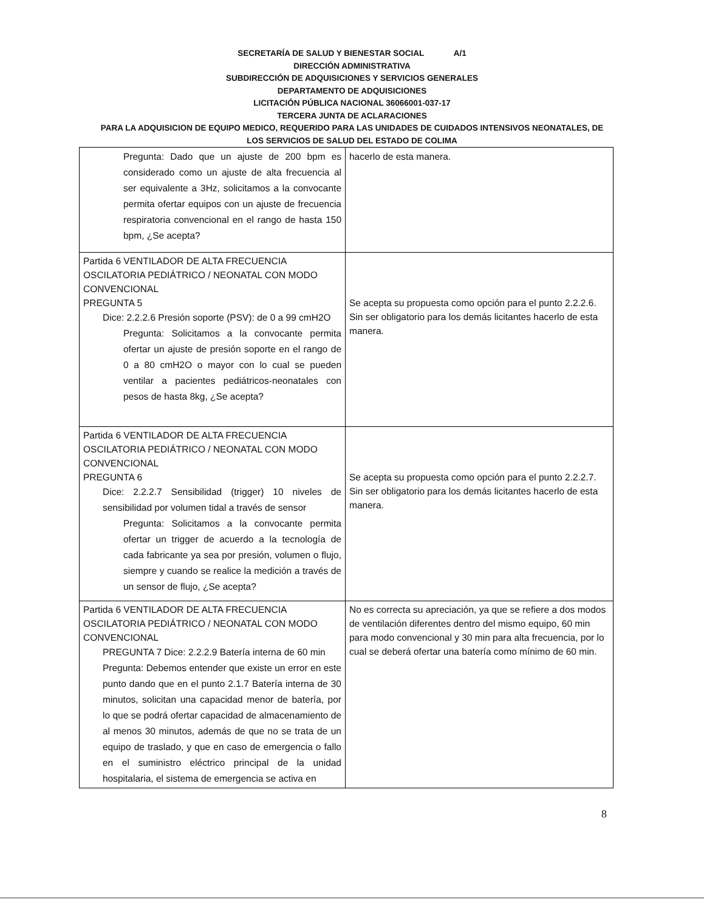SECRETARÍA DE SALUD Y BIENESTAR SOCIAL A/1
DIRECCIÓN ADMINISTRATIVA
SUBDIRECCIÓN DE ADQUISICIONES Y SERVICIOS GENERALES
DEPARTAMENTO DE ADQUISICIONES
LICITACIÓN PÚBLICA NACIONAL 36066001-037-17
TERCERA JUNTA DE ACLARACIONES
PARA LA ADQUISICION DE EQUIPO MEDICO, REQUERIDO PARA LAS UNIDADES DE CUIDADOS INTENSIVOS NEONATALES, DE
LOS SERVICIOS DE SALUD DEL ESTADO DE COLIMA
| Pregunta: Dado que un ajuste de 200 bpm es considerado como un ajuste de alta frecuencia al ser equivalente a 3Hz, solicitamos a la convocante permita ofertar equipos con un ajuste de frecuencia respiratoria convencional en el rango de hasta 150 bpm, ¿Se acepta? | hacerlo de esta manera. |
| Partida 6 VENTILADOR DE ALTA FRECUENCIA OSCILATORIA PEDIÁTRICO / NEONATAL CON MODO CONVENCIONAL PREGUNTA 5 Dice: 2.2.2.6 Presión soporte (PSV): de 0 a 99 cmH2O Pregunta: Solicitamos a la convocante permita ofertar un ajuste de presión soporte en el rango de 0 a 80 cmH2O o mayor con lo cual se pueden ventilar a pacientes pediátricos-neonatales con pesos de hasta 8kg, ¿Se acepta? | Se acepta su propuesta como opción para el punto 2.2.2.6. Sin ser obligatorio para los demás licitantes hacerlo de esta manera. |
| Partida 6 VENTILADOR DE ALTA FRECUENCIA OSCILATORIA PEDIÁTRICO / NEONATAL CON MODO CONVENCIONAL PREGUNTA 6 Dice: 2.2.2.7 Sensibilidad (trigger) 10 niveles de sensibilidad por volumen tidal a través de sensor Pregunta: Solicitamos a la convocante permita ofertar un trigger de acuerdo a la tecnología de cada fabricante ya sea por presión, volumen o flujo, siempre y cuando se realice la medición a través de un sensor de flujo, ¿Se acepta? | Se acepta su propuesta como opción para el punto 2.2.2.7. Sin ser obligatorio para los demás licitantes hacerlo de esta manera. |
| Partida 6 VENTILADOR DE ALTA FRECUENCIA OSCILATORIA PEDIÁTRICO / NEONATAL CON MODO CONVENCIONAL PREGUNTA 7 Dice: 2.2.2.9 Batería interna de 60 min Pregunta: Debemos entender que existe un error en este punto dando que en el punto 2.1.7 Batería interna de 30 minutos, solicitan una capacidad menor de batería, por lo que se podrá ofertar capacidad de almacenamiento de al menos 30 minutos, además de que no se trata de un equipo de traslado, y que en caso de emergencia o fallo en el suministro eléctrico principal de la unidad hospitalaria, el sistema de emergencia se activa en | No es correcta su apreciación, ya que se refiere a dos modos de ventilación diferentes dentro del mismo equipo, 60 min para modo convencional y 30 min para alta frecuencia, por lo cual se deberá ofertar una batería como mínimo de 60 min. |
8